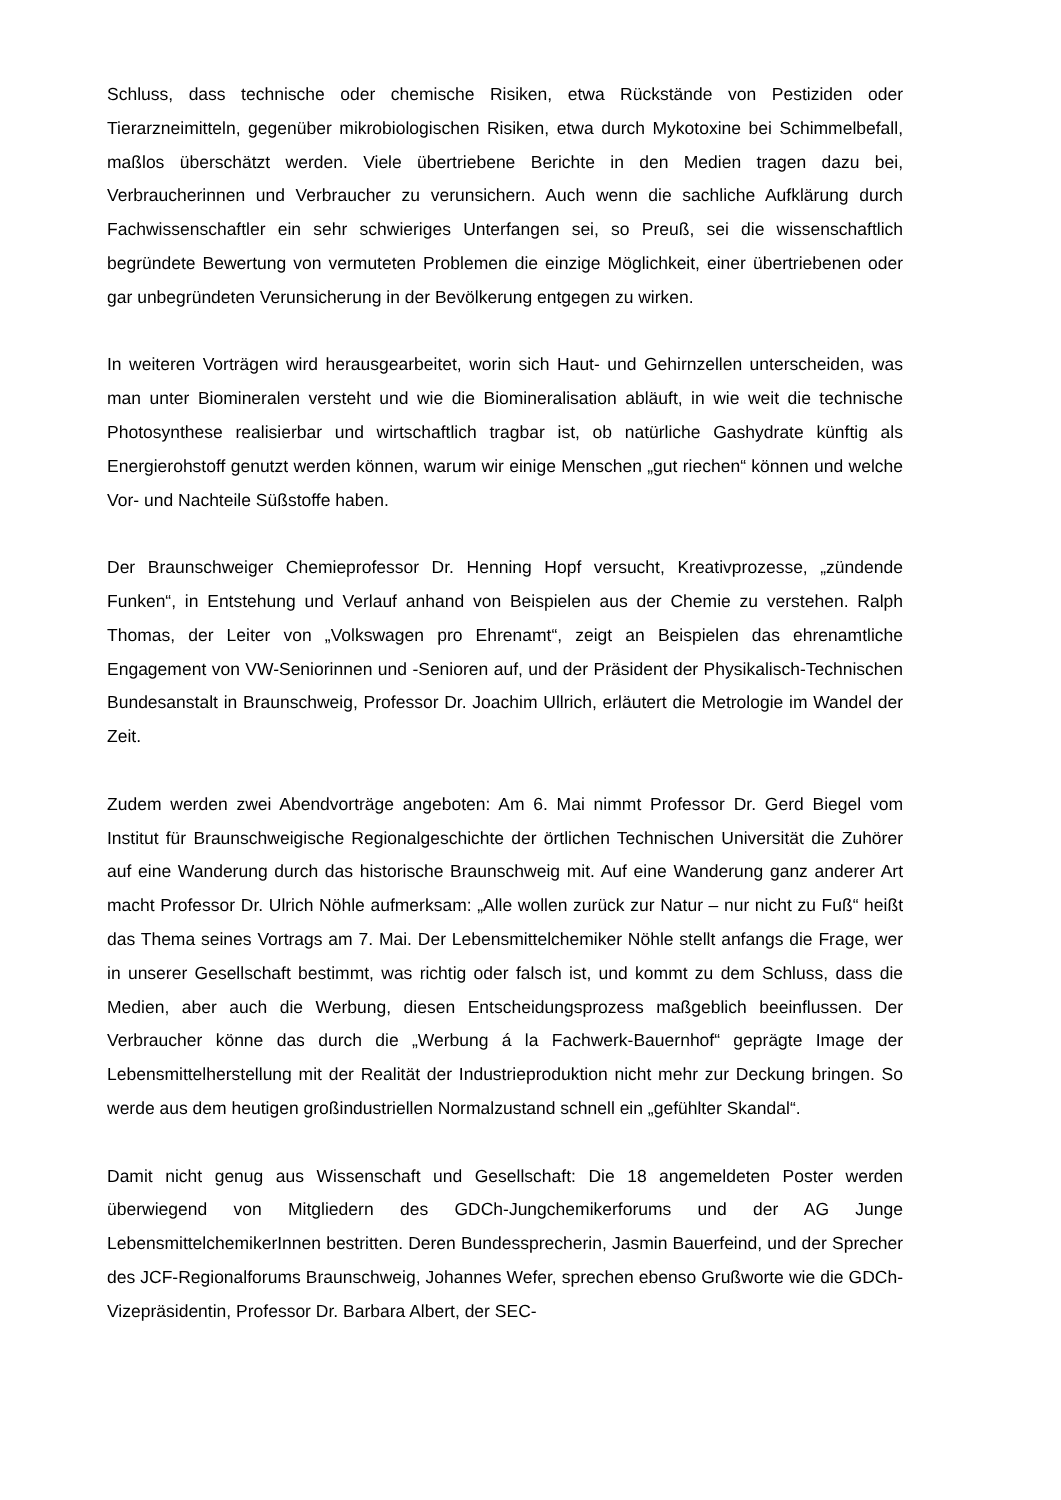Schluss, dass technische oder chemische Risiken, etwa Rückstände von Pestiziden oder Tierarzneimitteln, gegenüber mikrobiologischen Risiken, etwa durch Mykotoxine bei Schimmelbefall, maßlos überschätzt werden. Viele übertriebene Berichte in den Medien tragen dazu bei, Verbraucherinnen und Verbraucher zu verunsichern. Auch wenn die sachliche Aufklärung durch Fachwissenschaftler ein sehr schwieriges Unterfangen sei, so Preuß, sei die wissenschaftlich begründete Bewertung von vermuteten Problemen die einzige Möglichkeit, einer übertriebenen oder gar unbegründeten Verunsicherung in der Bevölkerung entgegen zu wirken.
In weiteren Vorträgen wird herausgearbeitet, worin sich Haut- und Gehirnzellen unterscheiden, was man unter Biomineralen versteht und wie die Biomineralisation abläuft, in wie weit die technische Photosynthese realisierbar und wirtschaftlich tragbar ist, ob natürliche Gashydrate künftig als Energierohstoff genutzt werden können, warum wir einige Menschen „gut riechen“ können und welche Vor- und Nachteile Süßstoffe haben.
Der Braunschweiger Chemieprofessor Dr. Henning Hopf versucht, Kreativprozesse, „zündende Funken“, in Entstehung und Verlauf anhand von Beispielen aus der Chemie zu verstehen. Ralph Thomas, der Leiter von „Volkswagen pro Ehrenamt“, zeigt an Beispielen das ehrenamtliche Engagement von VW-Seniorinnen und -Senioren auf, und der Präsident der Physikalisch-Technischen Bundesanstalt in Braunschweig, Professor Dr. Joachim Ullrich, erläutert die Metrologie im Wandel der Zeit.
Zudem werden zwei Abendvorträge angeboten: Am 6. Mai nimmt Professor Dr. Gerd Biegel vom Institut für Braunschweigische Regionalgeschichte der örtlichen Technischen Universität die Zuhörer auf eine Wanderung durch das historische Braunschweig mit. Auf eine Wanderung ganz anderer Art macht Professor Dr. Ulrich Nöhle aufmerksam: „Alle wollen zurück zur Natur – nur nicht zu Fuß“ heißt das Thema seines Vortrags am 7. Mai. Der Lebensmittelchemiker Nöhle stellt anfangs die Frage, wer in unserer Gesellschaft bestimmt, was richtig oder falsch ist, und kommt zu dem Schluss, dass die Medien, aber auch die Werbung, diesen Entscheidungsprozess maßgeblich beeinflussen. Der Verbraucher könne das durch die „Werbung á la Fachwerk-Bauernhof“ geprägte Image der Lebensmittelherstellung mit der Realität der Industrieproduktion nicht mehr zur Deckung bringen. So werde aus dem heutigen großindustriellen Normalzustand schnell ein „gefühlter Skandal“.
Damit nicht genug aus Wissenschaft und Gesellschaft: Die 18 angemeldeten Poster werden überwiegend von Mitgliedern des GDCh-Jungchemikerforums und der AG Junge LebensmittelchemikerInnen bestritten. Deren Bundessprecherin, Jasmin Bauerfeind, und der Sprecher des JCF-Regionalforums Braunschweig, Johannes Wefer, sprechen ebenso Grußworte wie die GDCh-Vizepräsidentin, Professor Dr. Barbara Albert, der SEC-